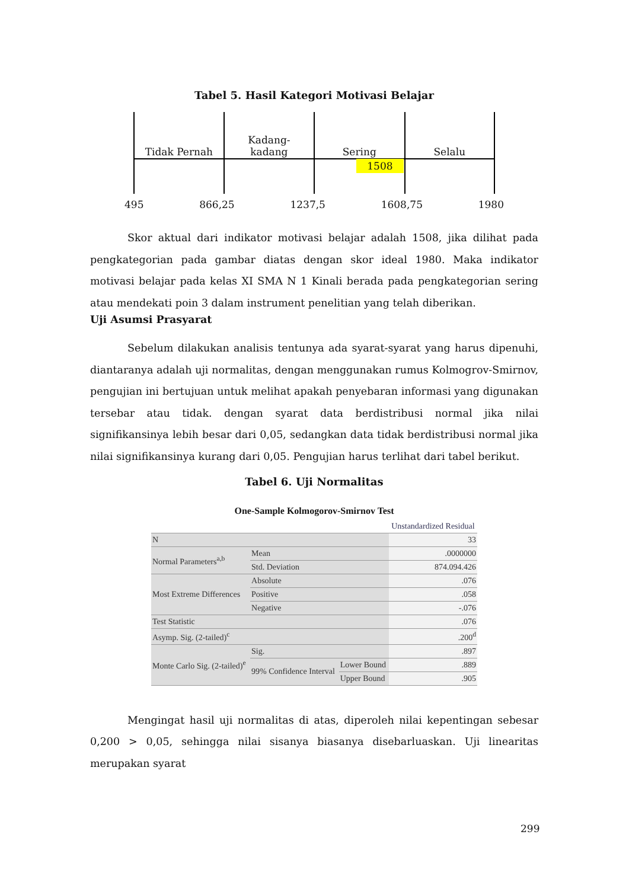Tabel 5. Hasil Kategori Motivasi Belajar
| Tidak Pernah | Kadang- kadang | Sering | Selalu |
| | | 1508 | |
495 866,25 1237,5 1608,75 1980
Skor aktual dari indikator motivasi belajar adalah 1508, jika dilihat pada pengkategorian pada gambar diatas dengan skor ideal 1980. Maka indikator motivasi belajar pada kelas XI SMA N 1 Kinali berada pada pengkategorian sering atau mendekati poin 3 dalam instrument penelitian yang telah diberikan.
Uji Asumsi Prasyarat
Sebelum dilakukan analisis tentunya ada syarat-syarat yang harus dipenuhi, diantaranya adalah uji normalitas, dengan menggunakan rumus Kolmogrov-Smirnov, pengujian ini bertujuan untuk melihat apakah penyebaran informasi yang digunakan tersebar atau tidak. dengan syarat data berdistribusi normal jika nilai signifikansinya lebih besar dari 0,05, sedangkan data tidak berdistribusi normal jika nilai signifikansinya kurang dari 0,05. Pengujian harus terlihat dari tabel berikut.
Tabel 6. Uji Normalitas
One-Sample Kolmogorov-Smirnov Test
| | | | Unstandardized Residual |
| N | | | 33 |
| Normal Parameters<sup>a,b</sup> | Mean | | .0000000 |
| | Std. Deviation | | 874.094.426 |
| Most Extreme Differences | Absolute | | .076 |
| | Positive | | .058 |
| | Negative | | -.076 |
| Test Statistic | | | .076 |
| Asymp. Sig. (2-tailed)<sup>c</sup> | | | .200<sup>d</sup> |
| Monte Carlo Sig. (2-tailed)<sup>e</sup> | Sig. | | .897 |
| | 99% Confidence Interval | Lower Bound | .889 |
| | | Upper Bound | .905 |
Mengingat hasil uji normalitas di atas, diperoleh nilai kepentingan sebesar 0,200 > 0,05, sehingga nilai sisanya biasanya disebarluaskan. Uji linearitas merupakan syarat
299